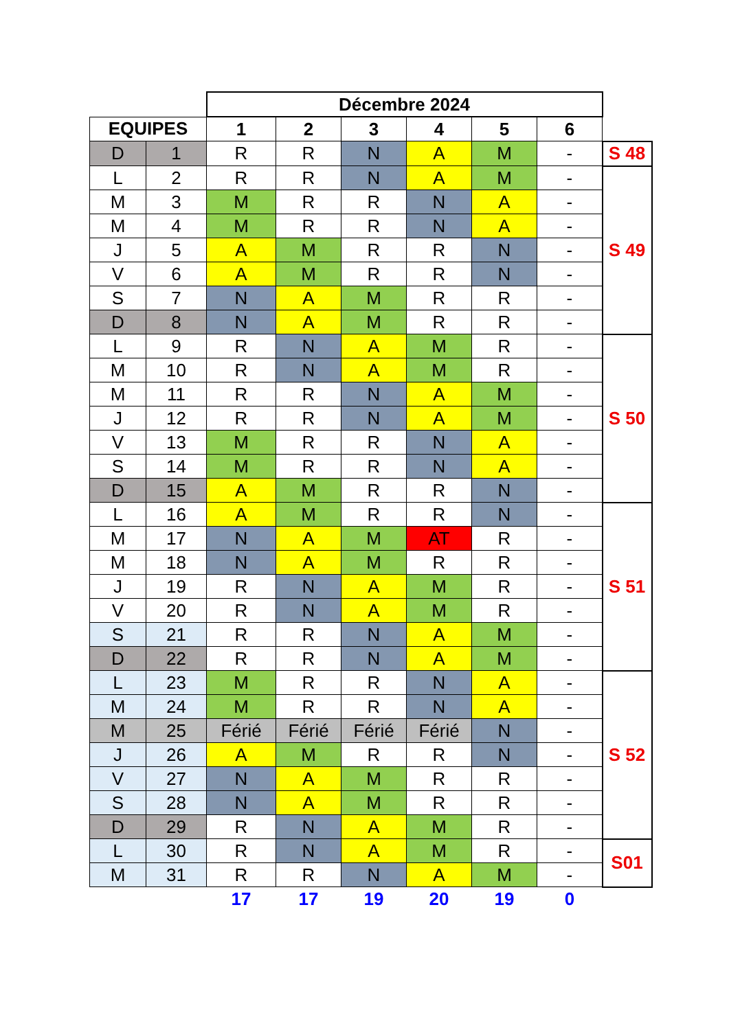| | | Décembre 2024 | | | | | | |
| EQUIPES | | 1 | 2 | 3 | 4 | 5 | 6 | |
| D | 1 | R | R | N | A | M | - | S 48 |
| L | 2 | R | R | N | A | M | - | S 49 |
| M | 3 | M | R | R | N | A | - | |
| M | 4 | M | R | R | N | A | - | |
| J | 5 | A | M | R | R | N | - | |
| V | 6 | A | M | R | R | N | - | |
| S | 7 | N | A | M | R | R | - | |
| D | 8 | N | A | M | R | R | - | |
| L | 9 | R | N | A | M | R | - | S 50 |
| M | 10 | R | N | A | M | R | - | |
| M | 11 | R | R | N | A | M | - | |
| J | 12 | R | R | N | A | M | - | |
| V | 13 | M | R | R | N | A | - | |
| S | 14 | M | R | R | N | A | - | |
| D | 15 | A | M | R | R | N | - | |
| L | 16 | A | M | R | R | N | - | S 51 |
| M | 17 | N | A | M | AT | R | - | |
| M | 18 | N | A | M | R | R | - | |
| J | 19 | R | N | A | M | R | - | |
| V | 20 | R | N | A | M | R | - | |
| S | 21 | R | R | N | A | M | - | |
| D | 22 | R | R | N | A | M | - | |
| L | 23 | M | R | R | N | A | - | S 52 |
| M | 24 | M | R | R | N | A | - | |
| M | 25 | Férié | Férié | Férié | Férié | N | - | |
| J | 26 | A | M | R | R | N | - | |
| V | 27 | N | A | M | R | R | - | |
| S | 28 | N | A | M | R | R | - | |
| D | 29 | R | N | A | M | R | - | |
| L | 30 | R | N | A | M | R | - | S01 |
| M | 31 | R | R | N | A | M | - | |
| | | 17 | 17 | 19 | 20 | 19 | 0 | |